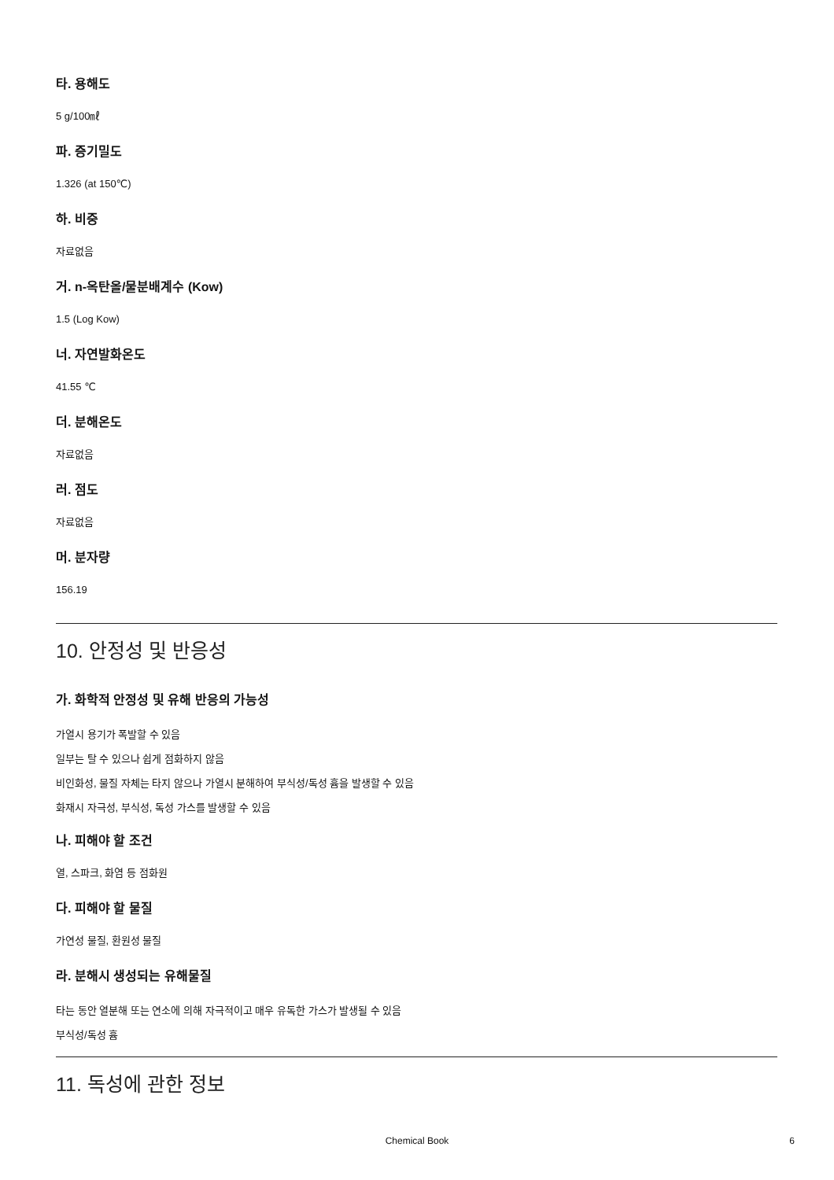타. 용해도
5 g/100㎖
파. 증기밀도
1.326 (at 150℃)
하. 비중
자료없음
거. n-옥탄올/물분배계수 (Kow)
1.5 (Log Kow)
너. 자연발화온도
41.55 ℃
더. 분해온도
자료없음
러. 점도
자료없음
머. 분자량
156.19
10. 안정성 및 반응성
가. 화학적 안정성 및 유해 반응의 가능성
가열시 용기가 폭발할 수 있음
일부는 탈 수 있으나 쉽게 점화하지 않음
비인화성, 물질 자체는 타지 않으나 가열시 분해하여 부식성/독성 흄을 발생할 수 있음
화재시 자극성, 부식성, 독성 가스를 발생할 수 있음
나. 피해야 할 조건
열, 스파크, 화염 등 점화원
다. 피해야 할 물질
가연성 물질, 환원성 물질
라. 분해시 생성되는 유해물질
타는 동안 열분해 또는 연소에 의해 자극적이고 매우 유독한 가스가 발생될 수 있음
부식성/독성 흄
11. 독성에 관한 정보
Chemical Book 6